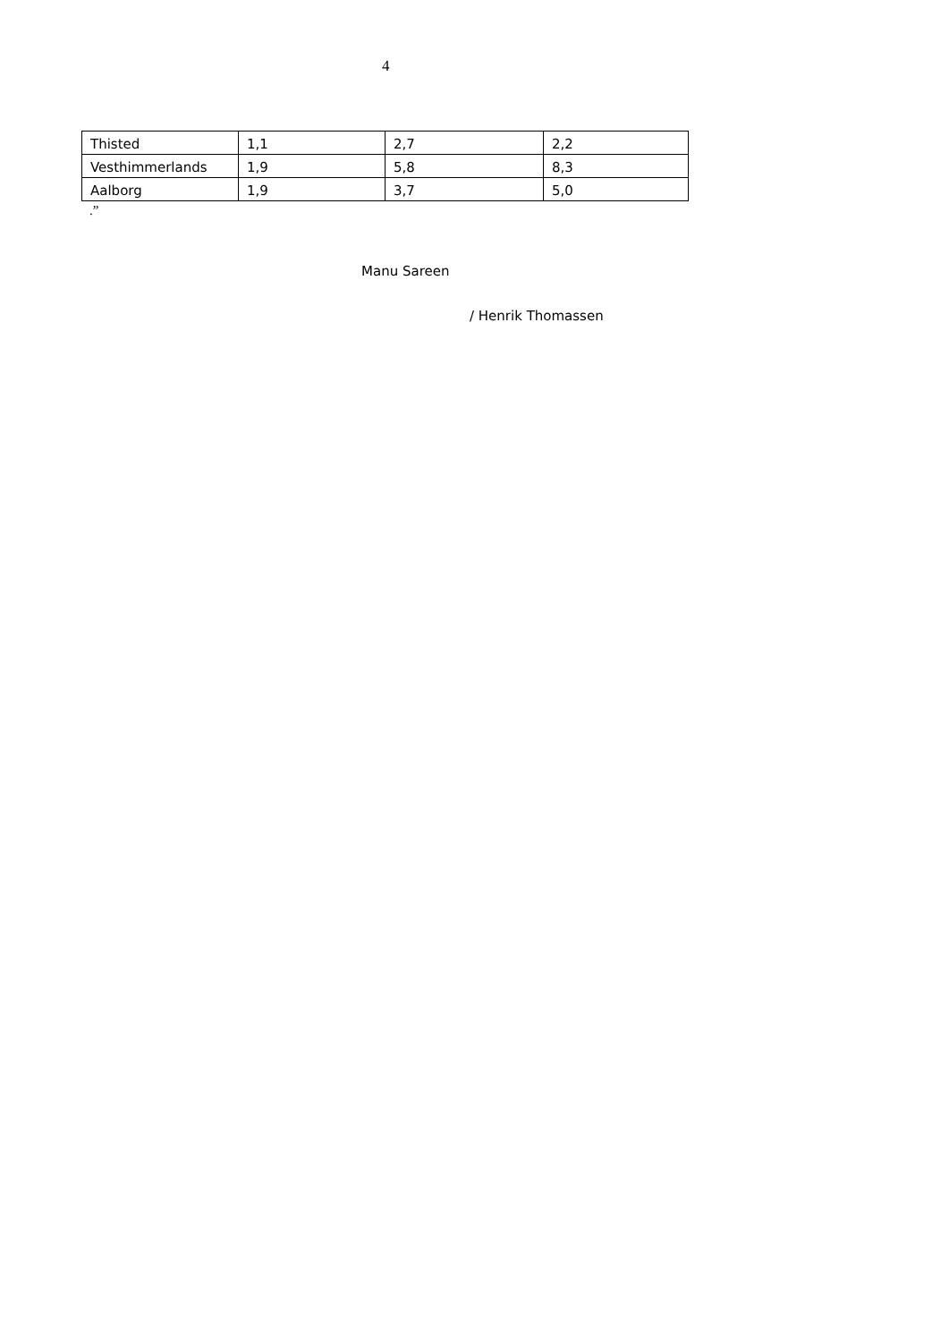4
| Thisted | 1,1 | 2,7 | 2,2 |
| Vesthimmerlands | 1,9 | 5,8 | 8,3 |
| Aalborg | 1,9 | 3,7 | 5,0 |
.”
Manu Sareen
/ Henrik Thomassen